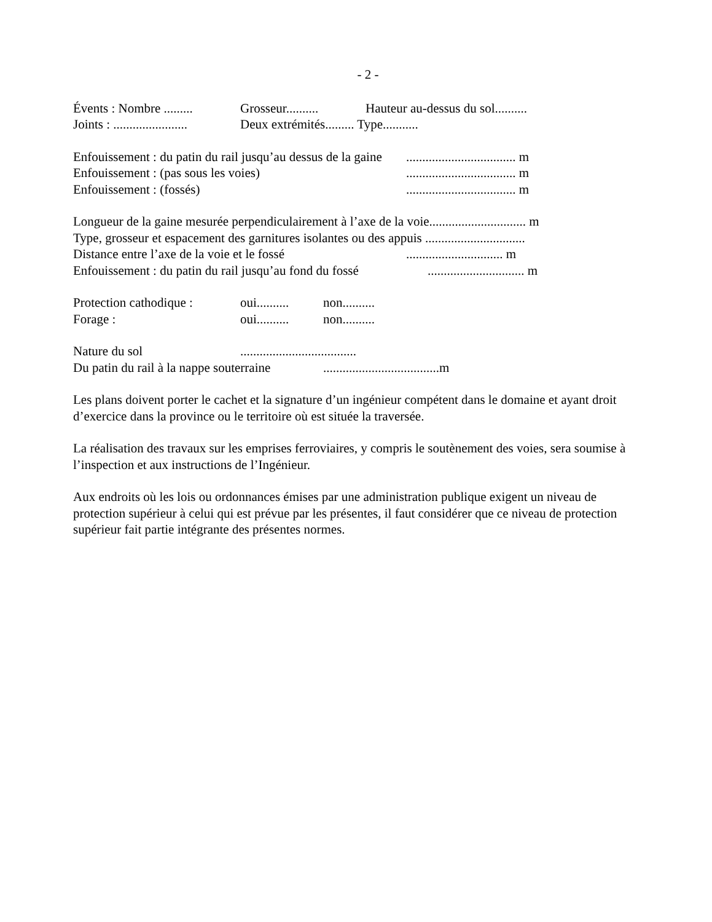- 2 -
Évents : Nombre ......... Grosseur.......... Hauteur au-dessus du sol..........
Joints : ....................... Deux extrémités......... Type...........
Enfouissement : du patin du rail jusqu’au dessus de la gaine.................................. m
Enfouissement : (pas sous les voies).................................. m
Enfouissement : (fossés).................................. m
Longueur de la gaine mesurée perpendiculairement à l’axe de la voie.............................. m
Type, grosseur et espacement des garnitures isolantes ou des appuis ...............................
Distance entre l’axe de la voie et le fossé.............................. m
Enfouissement : du patin du rail jusqu’au fond du fossé.............................. m
Protection cathodique : oui.......... non..........
Forage : oui.......... non..........
Nature du sol....................................
Du patin du rail à la nappe souterraine....................................m
Les plans doivent porter le cachet et la signature d’un ingénieur compétent dans le domaine et ayant droit d’exercice dans la province ou le territoire où est située la traversée.
La réalisation des travaux sur les emprises ferroviaires, y compris le soutènement des voies, sera soumise à l’inspection et aux instructions de l’Ingénieur.
Aux endroits où les lois ou ordonnances émises par une administration publique exigent un niveau de protection supérieur à celui qui est prévue par les présentes, il faut considérer que ce niveau de protection supérieur fait partie intégrante des présentes normes.